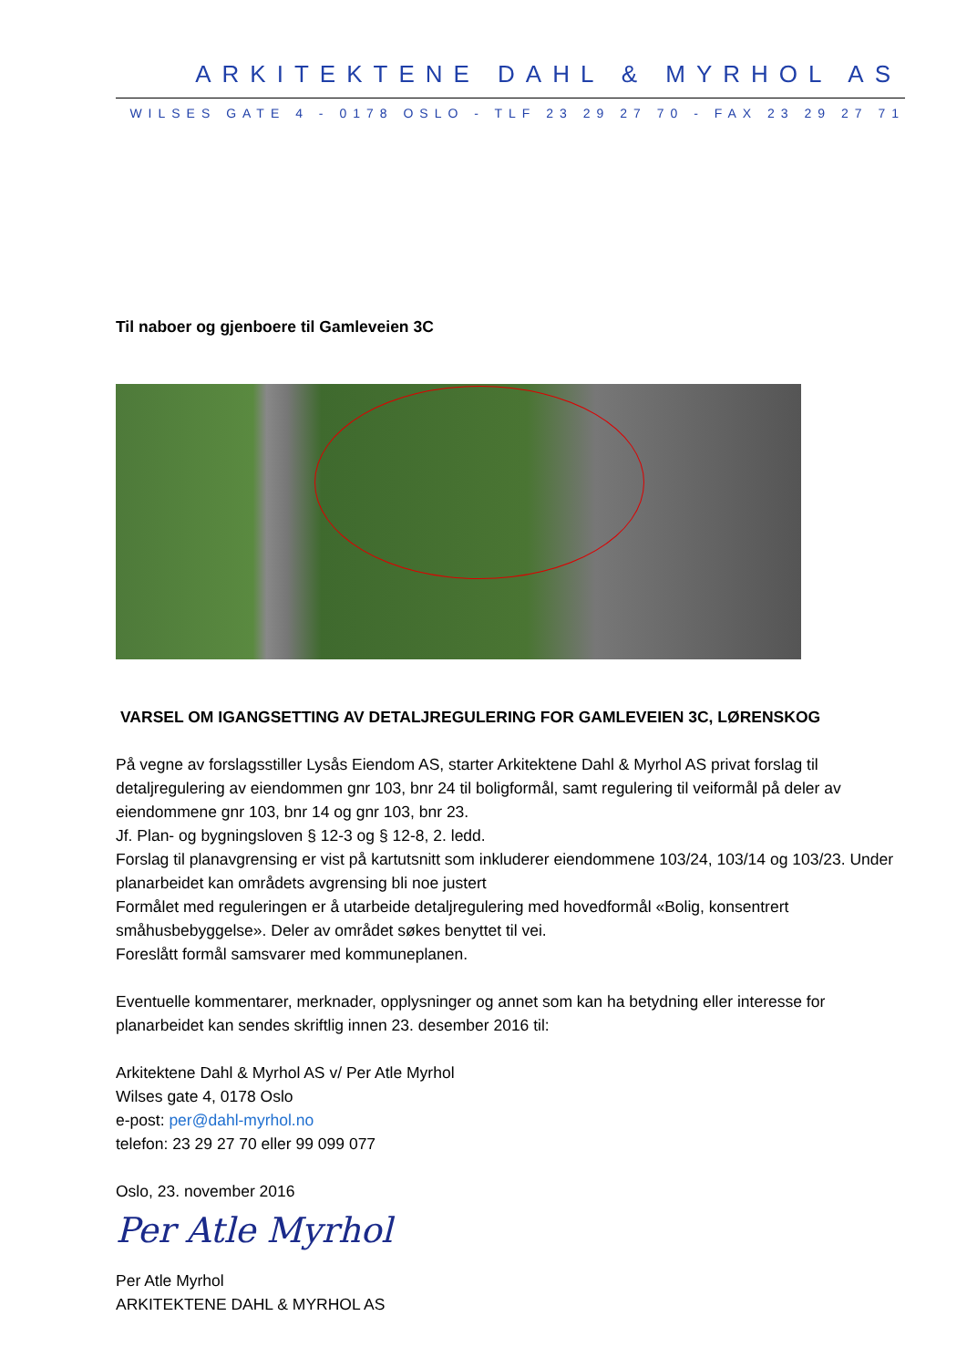ARKITEKTENE DAHL & MYRHOL AS
WILSES GATE 4 - 0178 OSLO - TLF 23 29 27 70 - FAX 23 29 27 71
Til naboer og gjenboere til Gamleveien 3C
VARSEL OM IGANGSETTING AV DETALJREGULERING FOR GAMLEVEIEN 3C, LØRENSKOG
På vegne av forslagsstiller Lysås Eiendom AS, starter Arkitektene Dahl & Myrhol AS privat forslag til detaljregulering av eiendommen gnr 103, bnr 24 til boligformål, samt regulering til veiformål på deler av eiendommene gnr 103, bnr 14 og gnr 103, bnr 23.
Jf. Plan- og bygningsloven § 12-3 og § 12-8, 2. ledd.
Forslag til planavgrensing er vist på kartutsnitt som inkluderer eiendommene 103/24, 103/14 og 103/23. Under planarbeidet kan områdets avgrensing bli noe justert
Formålet med reguleringen er å utarbeide detaljregulering med hovedformål «Bolig, konsentrert småhusbebyggelse». Deler av området søkes benyttet til vei.
Foreslått formål samsvarer med kommuneplanen.
Eventuelle kommentarer, merknader, opplysninger og annet som kan ha betydning eller interesse for planarbeidet kan sendes skriftlig innen 23. desember 2016 til:
Arkitektene Dahl & Myrhol AS v/ Per Atle Myrhol
Wilses gate 4, 0178 Oslo
e-post: per@dahl-myrhol.no
telefon: 23 29 27 70 eller 99 099 077
Oslo, 23. november 2016
Per Atle Myrhol
Per Atle Myrhol
ARKITEKTENE DAHL & MYRHOL AS